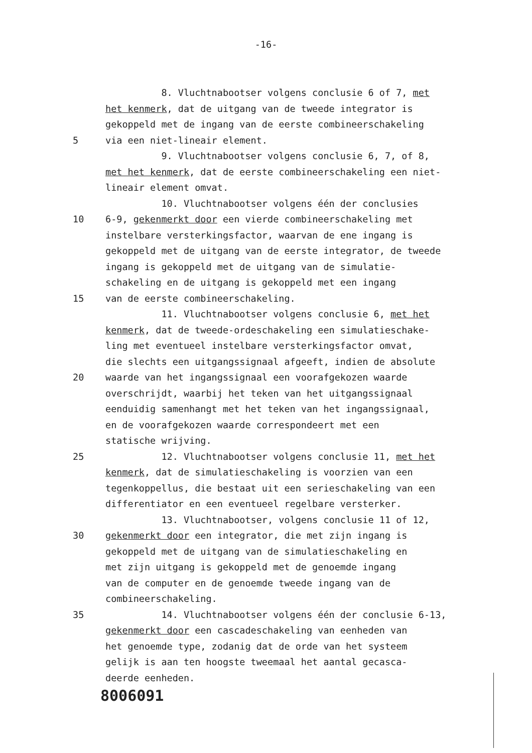-16-
8. Vluchtnabootser volgens conclusie 6 of 7, met
het kenmerk, dat de uitgang van de tweede integrator is
gekoppeld met de ingang van de eerste combineerschakeling
5 via een niet-lineair element.
9. Vluchtnabootser volgens conclusie 6, 7, of 8,
met het kenmerk, dat de eerste combineerschakeling een niet-
lineair element omvat.
10. Vluchtnabootser volgens één der conclusies
10 6-9, gekenmerkt door een vierde combineerschakeling met
instelbare versterkingsfactor, waarvan de ene ingang is
gekoppeld met de uitgang van de eerste integrator, de tweede
ingang is gekoppeld met de uitgang van de simulatie-
schakeling en de uitgang is gekoppeld met een ingang
15 van de eerste combineerschakeling.
11. Vluchtnabootser volgens conclusie 6, met het
kenmerk, dat de tweede-ordeschakeling een simulatieschake-
ling met eventueel instelbare versterkingsfactor omvat,
die slechts een uitgangssignaal afgeeft, indien de absolute
20 waarde van het ingangssignaal een voorafgekozen waarde
overschrijdt, waarbij het teken van het uitgangssignaal
eenduidig samenhangt met het teken van het ingangssignaal,
en de voorafgekozen waarde correspondeert met een
statische wrijving.
25 12. Vluchtnabootser volgens conclusie 11, met het
kenmerk, dat de simulatieschakeling is voorzien van een
tegenkoppellus, die bestaat uit een serieschakeling van een
differentiator en een eventueel regelbare versterker.
13. Vluchtnabootser, volgens conclusie 11 of 12,
30 gekenmerkt door een integrator, die met zijn ingang is
gekoppeld met de uitgang van de simulatieschakeling en
met zijn uitgang is gekoppeld met de genoemde ingang
van de computer en de genoemde tweede ingang van de
combineerschakeling.
35 14. Vluchtnabootser volgens één der conclusie 6-13,
gekenmerkt door een cascadeschakeling van eenheden van
het genoemde type, zodanig dat de orde van het systeem
gelijk is aan ten hoogste tweemaal het aantal gecasca-
deerde eenheden.
8006091